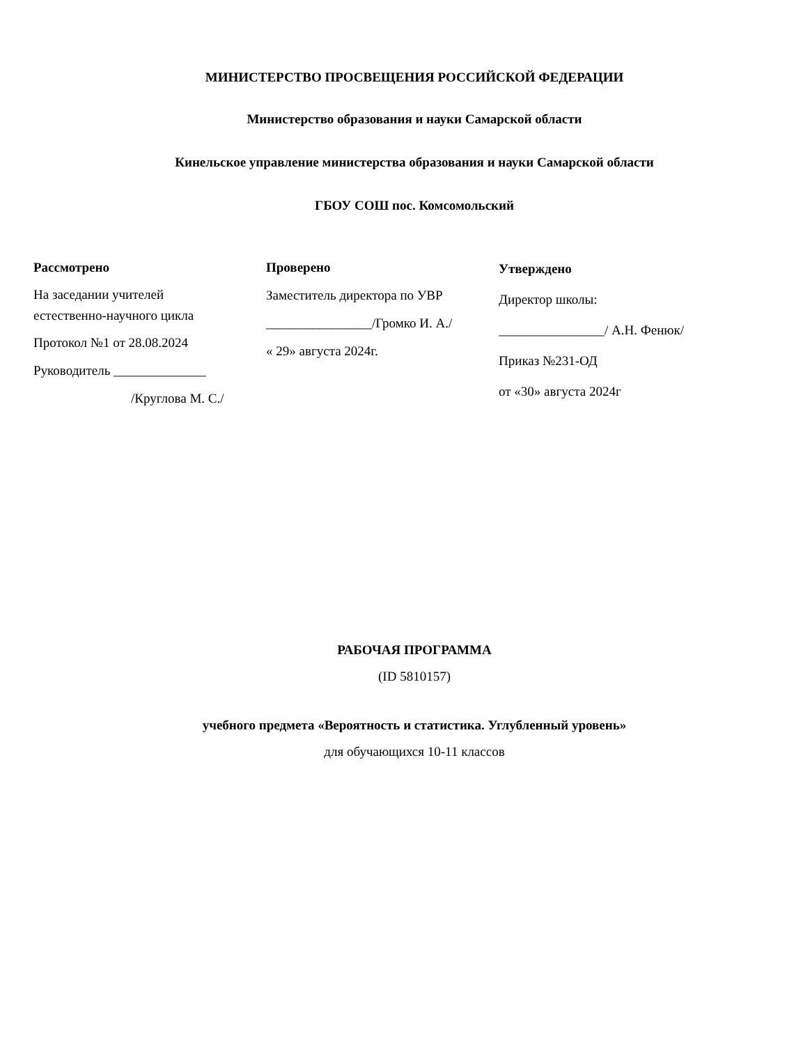МИНИСТЕРСТВО ПРОСВЕЩЕНИЯ РОССИЙСКОЙ ФЕДЕРАЦИИ
Министерство образования и науки Самарской области
Кинельское управление министерства образования и науки Самарской области
ГБОУ СОШ пос. Комсомольский
Рассмотрено
На заседании учителей
естественно-научного цикла
Протокол №1 от 28.08.2024
Руководитель ______________
/Круглова М. С./
Проверено
Заместитель директора по УВР
________________/Громко И. А./
« 29» августа 2024г.
Утверждено
Директор школы:
________________/ А.Н. Фенюк/
Приказ №231-ОД
от «30» августа 2024г
РАБОЧАЯ ПРОГРАММА
(ID 5810157)
учебного предмета «Вероятность и статистика. Углубленный уровень»
для обучающихся 10-11 классов